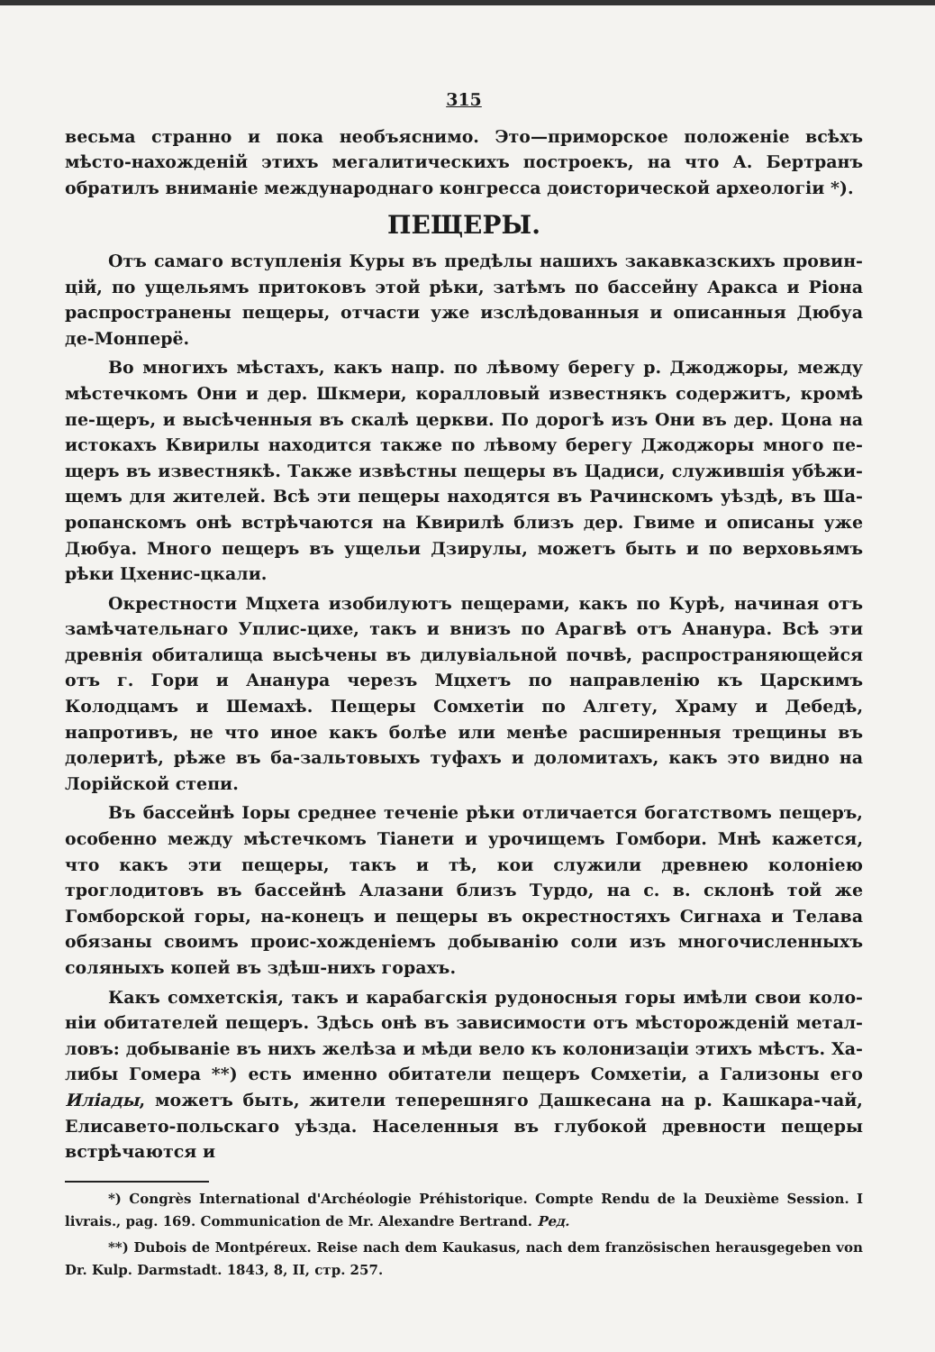315
весьма странно и пока необъяснимо. Это—приморское положеніе всѣхъ мѣсто-нахожденій этихъ мегалитическихъ построекъ, на что А. Бертранъ обратилъ вниманіе международнаго конгресса доисторической археологіи *).
ПЕЩЕРЫ.
Отъ самаго вступленія Куры въ предѣлы нашихъ закавказскихъ провин-цій, по ущельямъ притоковъ этой рѣки, затѣмъ по бассейну Аракса и Ріона распространены пещеры, отчасти уже изслѣдованныя и описанныя Дюбуа де-Монперё.
Во многихъ мѣстахъ, какъ напр. по лѣвому берегу р. Джоджоры, между мѣстечкомъ Они и дер. Шкмери, коралловый известнякъ содержитъ, кромѣ пе-щеръ, и высѣченныя въ скалѣ церкви. По дорогѣ изъ Они въ дер. Цона на истокахъ Квирилы находится также по лѣвому берегу Джоджоры много пе-щеръ въ известнякѣ. Также извѣстны пещеры въ Цадиси, служившія убѣжи-щемъ для жителей. Всѣ эти пещеры находятся въ Рачинскомъ уѣздѣ, въ Ша-ропанскомъ онѣ встрѣчаются на Квирилѣ близъ дер. Гвиме и описаны уже Дюбуа. Много пещеръ въ ущельи Дзирулы, можетъ быть и по верховьямъ рѣки Цхенис-цкали.
Окрестности Мцхета изобилуютъ пещерами, какъ по Курѣ, начиная отъ замѣчательнаго Уплис-цихе, такъ и внизъ по Арагвѣ отъ Ананура. Всѣ эти древнія обиталища высѣчены въ дилувіальной почвѣ, распространяющейся отъ г. Гори и Ананура черезъ Мцхетъ по направленію къ Царскимъ Колодцамъ и Шемахѣ. Пещеры Сомхетіи по Алгету, Храму и Дебедѣ, напротивъ, не что иное какъ болѣе или менѣе расширенныя трещины въ долеритѣ, рѣже въ ба-зальтовыхъ туфахъ и доломитахъ, какъ это видно на Лорійской степи.
Въ бассейнѣ Іоры среднее теченіе рѣки отличается богатствомъ пещеръ, особенно между мѣстечкомъ Тіанети и урочищемъ Гомбори. Мнѣ кажется, что какъ эти пещеры, такъ и тѣ, кои служили древнею колоніею троглодитовъ въ бассейнѣ Алазани близъ Турдо, на с. в. склонѣ той же Гомборской горы, на-конецъ и пещеры въ окрестностяхъ Сигнаха и Телава обязаны своимъ проис-хожденіемъ добыванію соли изъ многочисленныхъ соляныхъ копей въ здѣш-нихъ горахъ.
Какъ сомхетскія, такъ и карабагскія рудоносныя горы имѣли свои коло-ніи обитателей пещеръ. Здѣсь онѣ въ зависимости отъ мѣсторожденій метал-ловъ: добываніе въ нихъ желѣза и мѣди вело къ колонизаціи этихъ мѣстъ. Ха-либы Гомера **) есть именно обитатели пещеръ Сомхетіи, а Гализоны его Иліады, можетъ быть, жители теперешняго Дашкесана на р. Кашкара-чай, Елисавето-польскаго уѣзда. Населенныя въ глубокой древности пещеры встрѣчаются и
*) Congrès International d'Archéologie Préhistorique. Compte Rendu de la Deuxième Session. I livrais., pag. 169. Communication de Mr. Alexandre Bertrand. Ред.
**) Dubois de Montpéreux. Reise nach dem Kaukasus, nach dem französischen herausgegeben von Dr. Kulp. Darmstadt. 1843, 8, II, стр. 257.